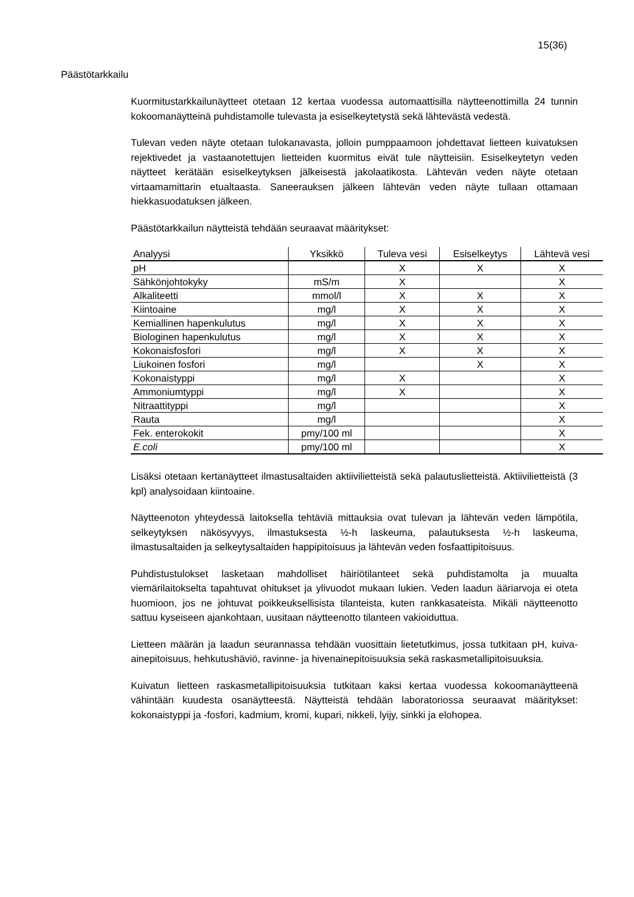15(36)
Päästötarkkailu
Kuormitustarkkailunäytteet otetaan 12 kertaa vuodessa automaattisilla näytteenottimilla 24 tunnin kokoomanäytteinä puhdistamolle tulevasta ja esiselkeytetystä sekä lähtevästä vedestä.
Tulevan veden näyte otetaan tulokanavasta, jolloin pumppaamoon johdettavat lietteen kuivatuksen rejektivedet ja vastaanotettujen lietteiden kuormitus eivät tule näytteisiin. Esiselkeytetyn veden näytteet kerätään esiselkeytyksen jälkeisestä jakolaatikosta. Lähtevän veden näyte otetaan virtaamamittarin etualtaasta. Saneerauksen jälkeen lähtevän veden näyte tullaan ottamaan hiekkasuodatuksen jälkeen.
Päästötarkkailun näytteistä tehdään seuraavat määritykset:
| Analyysi | Yksikkö | Tuleva vesi | Esiselkeytys | Lähtevä vesi |
| --- | --- | --- | --- | --- |
| pH | | X | X | X |
| Sähkönjohtokyky | mS/m | X | | X |
| Alkaliteetti | mmol/l | X | X | X |
| Kiintoaine | mg/l | X | X | X |
| Kemiallinen hapenkulutus | mg/l | X | X | X |
| Biologinen hapenkulutus | mg/l | X | X | X |
| Kokonaisfosfori | mg/l | X | X | X |
| Liukoinen fosfori | mg/l | | X | X |
| Kokonaistyppi | mg/l | X | | X |
| Ammoniumtyppi | mg/l | X | | X |
| Nitraattityppi | mg/l | | | X |
| Rauta | mg/l | | | X |
| Fek. enterokokit | pmy/100 ml | | | X |
| E.coli | pmy/100 ml | | | X |
Lisäksi otetaan kertanäytteet ilmastusaltaiden aktiivilietteistä sekä palautuslietteistä. Aktiivilietteistä (3 kpl) analysoidaan kiintoaine.
Näytteenoton yhteydessä laitoksella tehtäviä mittauksia ovat tulevan ja lähtevän veden lämpötila, selkeytyksen näkösyvyys, ilmastuksesta ½-h laskeuma, palautuksesta ½-h laskeuma, ilmastusaltaiden ja selkeytysaltaiden happipitoisuus ja lähtevän veden fosfaattipitoisuus.
Puhdistustulokset lasketaan mahdolliset häiriötilanteet sekä puhdistamolta ja muualta viemärilaitokselta tapahtuvat ohitukset ja ylivuodot mukaan lukien. Veden laadun ääriarvoja ei oteta huomioon, jos ne johtuvat poikkeuksellisista tilanteista, kuten rankkasateista. Mikäli näytteenotto sattuu kyseiseen ajankohtaan, uusitaan näytteenotto tilanteen vakioiduttua.
Lietteen määrän ja laadun seurannassa tehdään vuosittain lietetutkimus, jossa tutkitaan pH, kuiva-ainepitoisuus, hehkutushäviö, ravinne- ja hivenainepitoisuuksia sekä raskasmetallipitoisuuksia.
Kuivatun lietteen raskasmetallipitoisuuksia tutkitaan kaksi kertaa vuodessa kokoomanäytteenä vähintään kuudesta osanäytteestä. Näytteistä tehdään laboratoriossa seuraavat määritykset: kokonaistyppi ja -fosfori, kadmium, kromi, kupari, nikkeli, lyijy, sinkki ja elohopea.